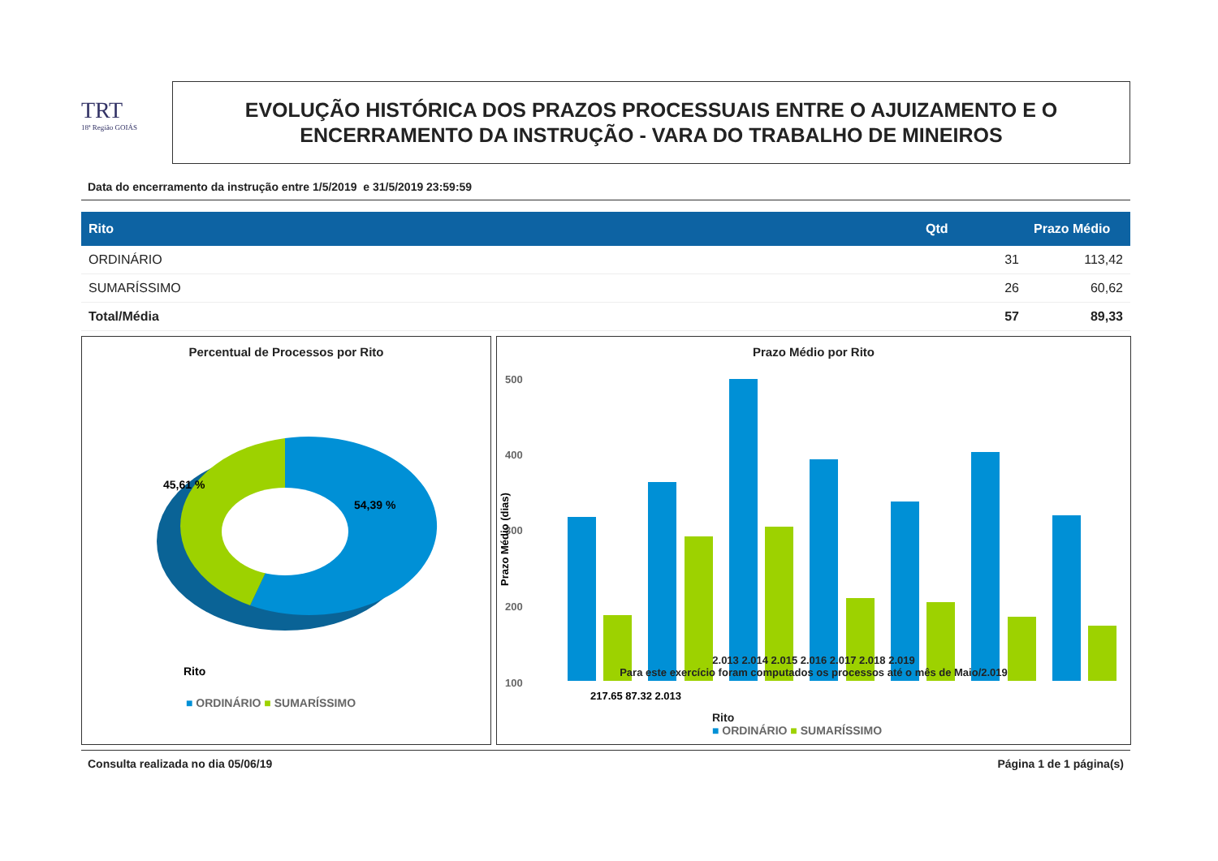TRT
18ª Região GOIÁS
EVOLUÇÃO HISTÓRICA DOS PRAZOS PROCESSUAIS ENTRE O AJUIZAMENTO E O
ENCERRAMENTO DA INSTRUÇÃO - VARA DO TRABALHO DE MINEIROS
Data do encerramento da instrução entre 1/5/2019 e 31/5/2019 23:59:59
| Rito | Qtd | Prazo Médio |
| --- | --- | --- |
| ORDINÁRIO | 31 | 113,42 |
| SUMARÍSSIMO | 26 | 60,62 |
| Total/Média | 57 | 89,33 |
Percentual de Processos por Rito
45,61 %
54,39 %
Rito
■ ORDINÁRIO ■ SUMARÍSSIMO
Prazo Médio por Rito
500
400
300
200
100
Prazo Médio (dias)
217,65 87,32 2.013
2.013 2.014 2.015 2.016 2.017 2.018 2.019
Para este exercício foram computados os processos até o mês de Maio/2.019
Rito
■ ORDINÁRIO ■ SUMARÍSSIMO
Consulta realizada no dia 05/06/19 Página 1 de 1 página(s)